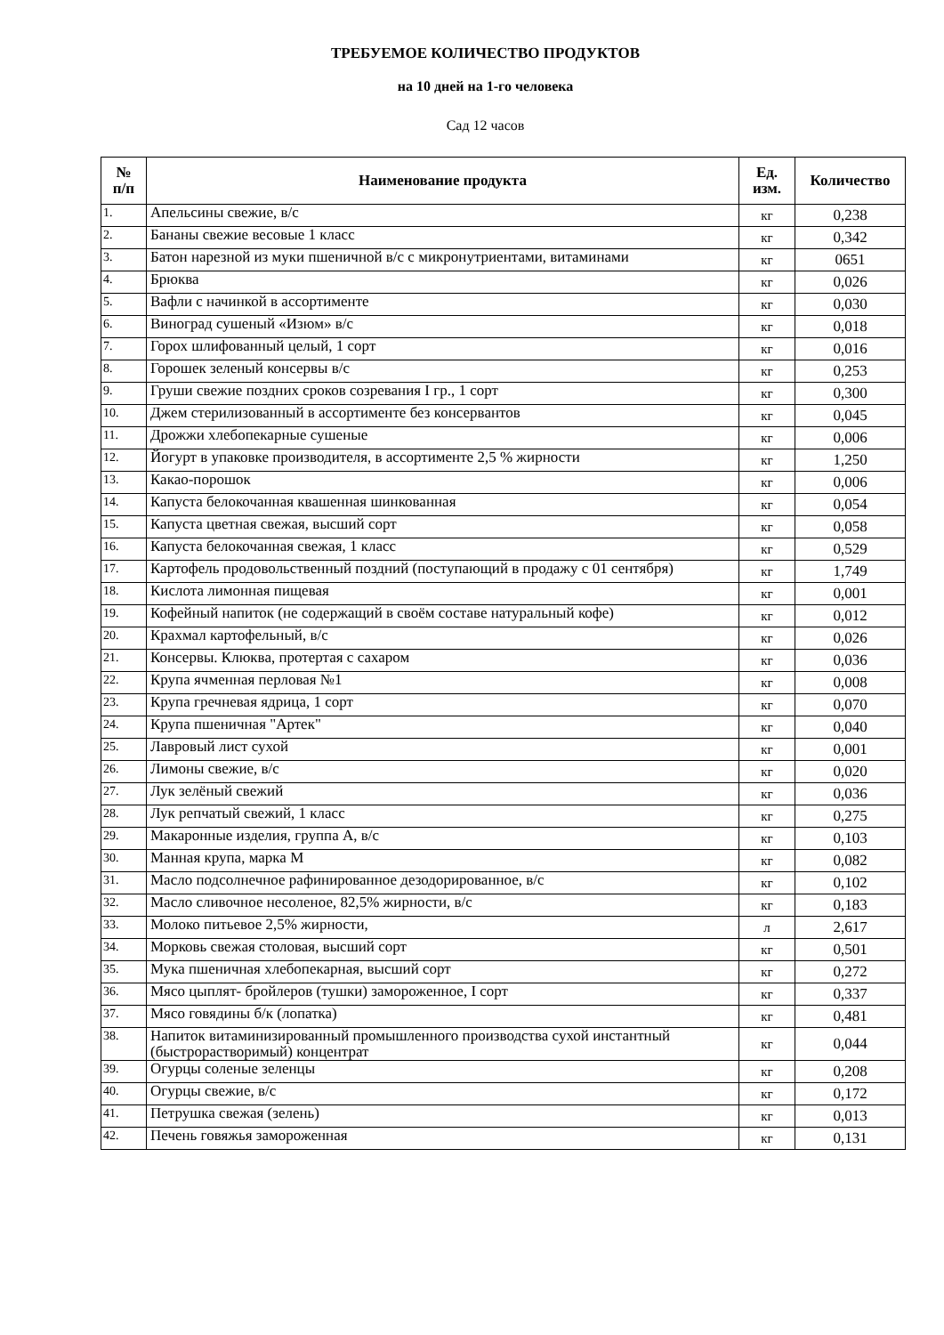ТРЕБУЕМОЕ КОЛИЧЕСТВО ПРОДУКТОВ
на 10 дней на 1-го человека
Сад 12 часов
| № п/п | Наименование продукта | Ед. изм. | Количество |
| --- | --- | --- | --- |
| 1. | Апельсины свежие, в/с | кг | 0,238 |
| 2. | Бананы свежие весовые 1 класс | кг | 0,342 |
| 3. | Батон нарезной из муки пшеничной в/с с микронутриентами, витаминами | кг | 0651 |
| 4. | Брюква | кг | 0,026 |
| 5. | Вафли с начинкой в ассортименте | кг | 0,030 |
| 6. | Виноград сушеный «Изюм» в/с | кг | 0,018 |
| 7. | Горох шлифованный целый, 1 сорт | кг | 0,016 |
| 8. | Горошек зеленый консервы в/с | кг | 0,253 |
| 9. | Груши свежие поздних сроков созревания I гр., 1 сорт | кг | 0,300 |
| 10. | Джем стерилизованный в ассортименте без консервантов | кг | 0,045 |
| 11. | Дрожжи хлебопекарные сушеные | кг | 0,006 |
| 12. | Йогурт в упаковке производителя, в ассортименте 2,5 % жирности | кг | 1,250 |
| 13. | Какао-порошок | кг | 0,006 |
| 14. | Капуста белокочанная квашенная шинкованная | кг | 0,054 |
| 15. | Капуста цветная свежая, высший сорт | кг | 0,058 |
| 16. | Капуста белокочанная свежая, 1 класс | кг | 0,529 |
| 17. | Картофель продовольственный поздний (поступающий в продажу с 01 сентября) | кг | 1,749 |
| 18. | Кислота лимонная пищевая | кг | 0,001 |
| 19. | Кофейный напиток (не содержащий в своём составе натуральный кофе) | кг | 0,012 |
| 20. | Крахмал картофельный, в/с | кг | 0,026 |
| 21. | Консервы. Клюква, протертая с сахаром | кг | 0,036 |
| 22. | Крупа ячменная перловая №1 | кг | 0,008 |
| 23. | Крупа гречневая ядрица, 1 сорт | кг | 0,070 |
| 24. | Крупа пшеничная "Артек" | кг | 0,040 |
| 25. | Лавровый лист сухой | кг | 0,001 |
| 26. | Лимоны свежие, в/с | кг | 0,020 |
| 27. | Лук зелёный свежий | кг | 0,036 |
| 28. | Лук репчатый свежий, 1 класс | кг | 0,275 |
| 29. | Макаронные изделия, группа А, в/с | кг | 0,103 |
| 30. | Манная крупа, марка М | кг | 0,082 |
| 31. | Масло подсолнечное рафинированное дезодорированное, в/с | кг | 0,102 |
| 32. | Масло сливочное несоленое, 82,5% жирности, в/с | кг | 0,183 |
| 33. | Молоко питьевое 2,5% жирности, | л | 2,617 |
| 34. | Морковь свежая столовая, высший сорт | кг | 0,501 |
| 35. | Мука пшеничная хлебопекарная, высший сорт | кг | 0,272 |
| 36. | Мясо цыплят- бройлеров (тушки) замороженное, I сорт | кг | 0,337 |
| 37. | Мясо говядины б/к (лопатка) | кг | 0,481 |
| 38. | Напиток витаминизированный промышленного производства сухой инстантный (быстрорастворимый) концентрат | кг | 0,044 |
| 39. | Огурцы соленые зеленцы | кг | 0,208 |
| 40. | Огурцы свежие, в/с | кг | 0,172 |
| 41. | Петрушка свежая (зелень) | кг | 0,013 |
| 42. | Печень говяжья замороженная | кг | 0,131 |